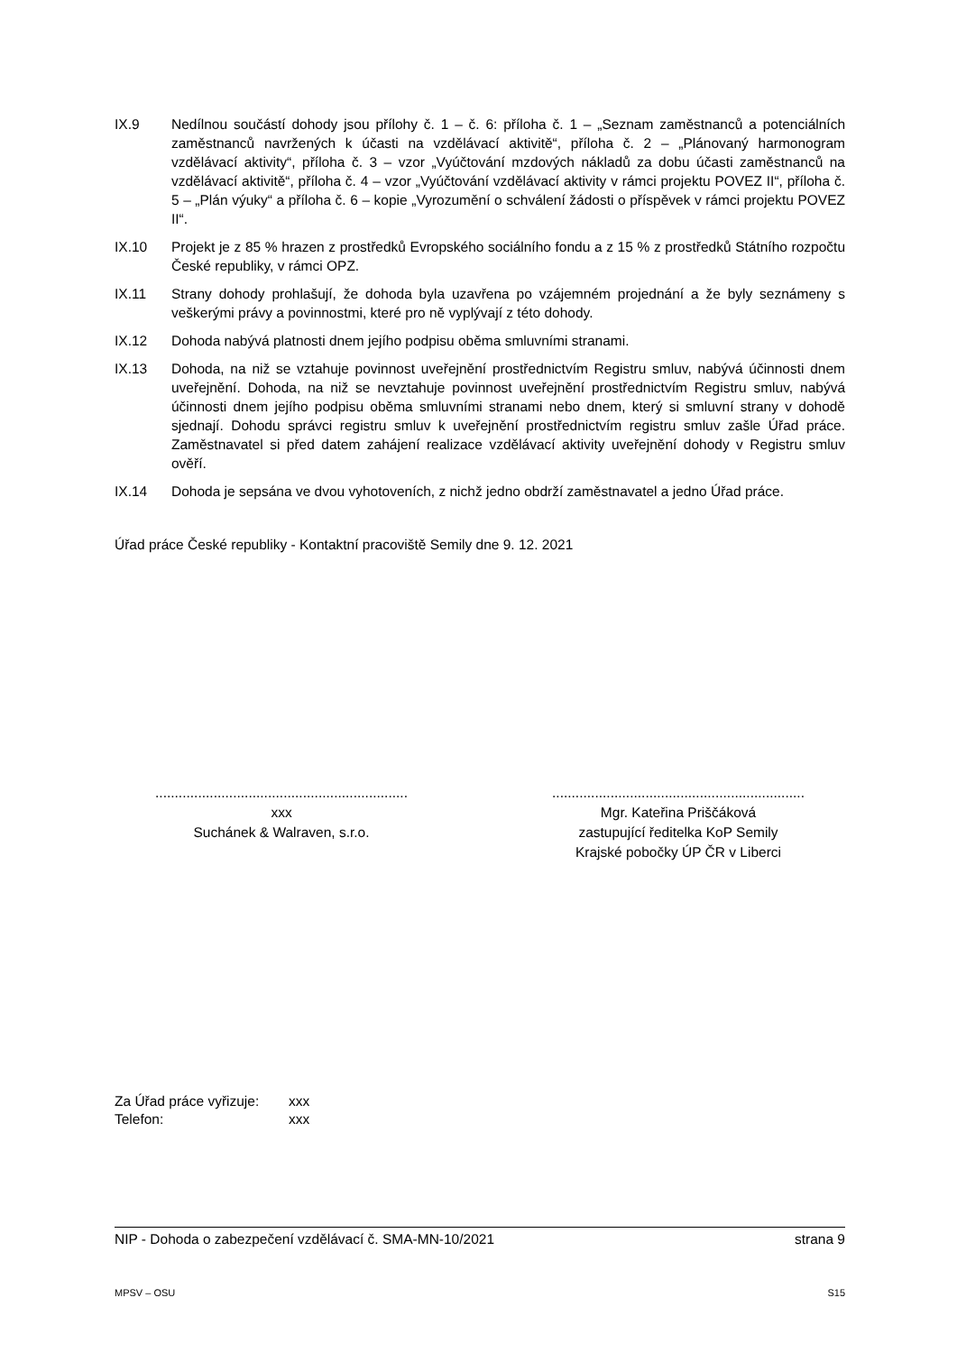IX.9 Nedílnou součástí dohody jsou přílohy č. 1 – č. 6: příloha č. 1 – „Seznam zaměstnanců a potenciálních zaměstnanců navržených k účasti na vzdělávací aktivitě“, příloha č. 2 – „Plánovaný harmonogram vzdělávací aktivity“, příloha č. 3 – vzor „Vyúčtování mzdových nákladů za dobu účasti zaměstnanců na vzdělávací aktivitě“, příloha č. 4 – vzor „Vyúčtování vzdělávací aktivity v rámci projektu POVEZ II“, příloha č. 5 – „Plán výuky“ a příloha č. 6 – kopie „Vyrozumění o schválení žádosti o příspěvek v rámci projektu POVEZ II“.
IX.10 Projekt je z 85 % hrazen z prostředků Evropského sociálního fondu a z 15 % z prostředků Státního rozpočtu České republiky, v rámci OPZ.
IX.11 Strany dohody prohlašují, že dohoda byla uzavřena po vzájemném projednání a že byly seznámeny s veškerými právy a povinnostmi, které pro ně vyplývají z této dohody.
IX.12 Dohoda nabývá platnosti dnem jejího podpisu oběma smluvními stranami.
IX.13 Dohoda, na niž se vztahuje povinnost uveřejnění prostřednictvím Registru smluv, nabývá účinnosti dnem uveřejnění. Dohoda, na niž se nevztahuje povinnost uveřejnění prostřednictvím Registru smluv, nabývá účinnosti dnem jejího podpisu oběma smluvními stranami nebo dnem, který si smluvní strany v dohodě sjednají. Dohodu správci registru smluv k uveřejnění prostřednictvím registru smluv zašle Úřad práce. Zaměstnavatel si před datem zahájení realizace vzdělávací aktivity uveřejnění dohody v Registru smluv ověří.
IX.14 Dohoda je sepsána ve dvou vyhotoveních, z nichž jedno obdrží zaměstnavatel a jedno Úřad práce.
Úřad práce České republiky - Kontaktní pracoviště Semily dne 9. 12. 2021
.................................................................
xxx
Suchánek & Walraven, s.r.o.
.................................................................
Mgr. Kateřina Priščáková
zastupující ředitelka KoP Semily
Krajské pobočky ÚP ČR v Liberci
Za Úřad práce vyřizuje: xxx
Telefon: xxx
NIP - Dohoda o zabezpečení vzdělávací č. SMA-MN-10/2021 strana 9
MPSV – OSU S15